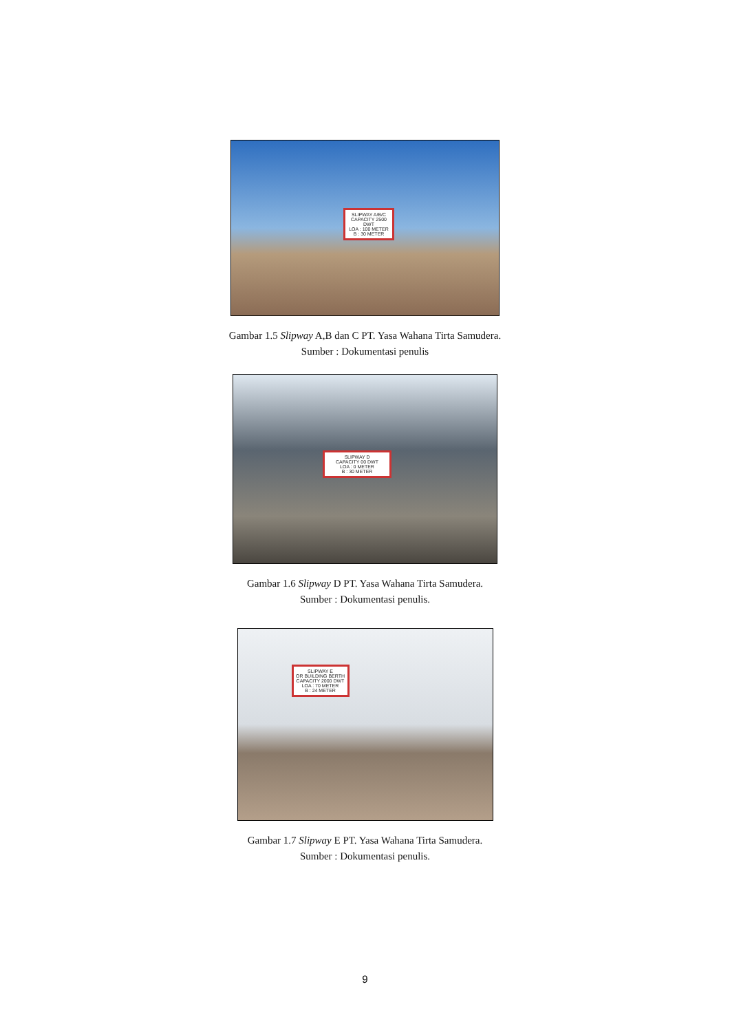SLIPWAY A/B/C
CAPACITY 2500 DWT
LOA : 100 METER
B : 30 METER
Gambar 1.5 Slipway A,B dan C PT. Yasa Wahana Tirta Samudera.
Sumber : Dokumentasi penulis
SLIPWAY D
CAPACITY 00 DWT
LOA : 0 METER
B : 30 METER
Gambar 1.6 Slipway D PT. Yasa Wahana Tirta Samudera.
Sumber : Dokumentasi penulis.
SLIPWAY E
OR BUILDING BERTH
CAPACITY 2000 DWT
LOA : 70 METER
B : 24 METER
Gambar 1.7 Slipway E PT. Yasa Wahana Tirta Samudera.
Sumber : Dokumentasi penulis.
9